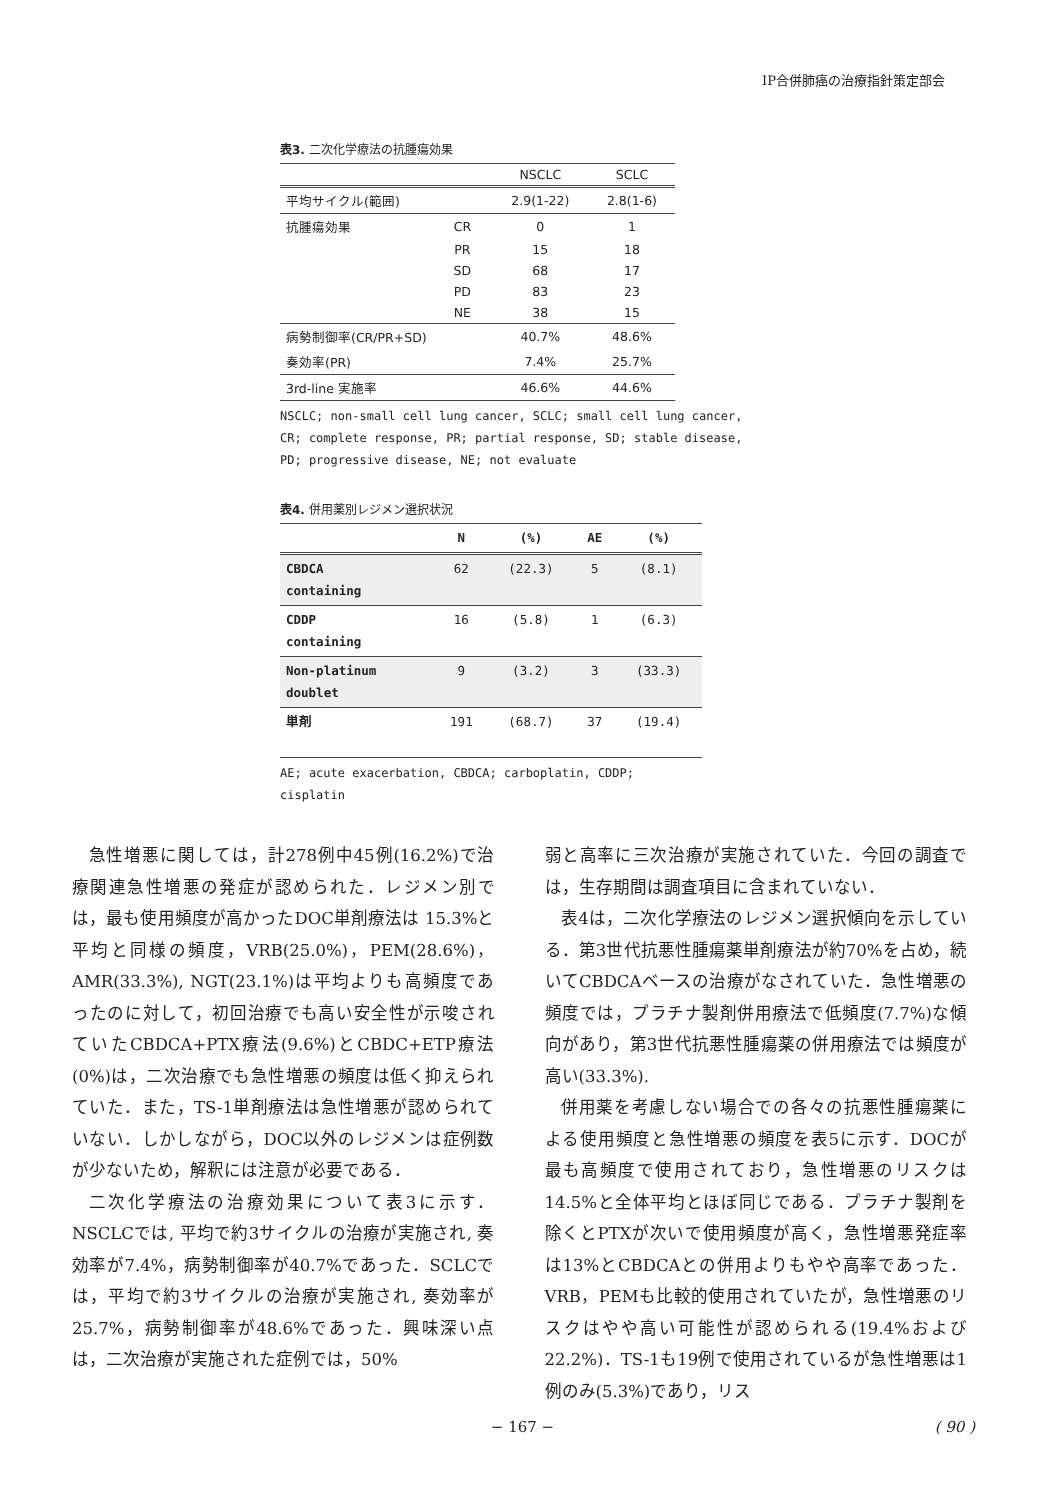IP合併肺癌の治療指針策定部会
表3. 二次化学療法の抗腫瘍効果
| | | NSCLC | SCLC |
| --- | --- | --- | --- |
| 平均サイクル(範囲) | | 2.9(1-22) | 2.8(1-6) |
| 抗腫瘍効果 | CR | 0 | 1 |
| | PR | 15 | 18 |
| | SD | 68 | 17 |
| | PD | 83 | 23 |
| | NE | 38 | 15 |
| 病勢制御率(CR/PR+SD) | | 40.7% | 48.6% |
| 奏効率(PR) | | 7.4% | 25.7% |
| 3rd-line 実施率 | | 46.6% | 44.6% |
NSCLC; non-small cell lung cancer, SCLC; small cell lung cancer,
CR; complete response, PR; partial response, SD; stable disease,
PD; progressive disease, NE; not evaluate
表4. 併用薬別レジメン選択状況
| | N | (%) | AE | (%) |
| --- | --- | --- | --- | --- |
| CBDCA containing | 62 | (22.3) | 5 | (8.1) |
| CDDP containing | 16 | (5.8) | 1 | (6.3) |
| Non-platinum doublet | 9 | (3.2) | 3 | (33.3) |
| 単剤 | 191 | (68.7) | 37 | (19.4) |
AE; acute exacerbation, CBDCA; carboplatin, CDDP; cisplatin
急性増悪に関しては，計278例中45例(16.2%)で治療関連急性増悪の発症が認められた．レジメン別では，最も使用頻度が高かったDOC単剤療法は 15.3%と平均と同様の頻度，VRB(25.0%)，PEM(28.6%)，AMR(33.3%), NGT(23.1%)は平均よりも高頻度であったのに対して，初回治療でも高い安全性が示唆されていたCBDCA+PTX療法(9.6%)とCBDC+ETP療法(0%)は，二次治療でも急性増悪の頻度は低く抑えられていた．また，TS-1単剤療法は急性増悪が認められていない．しかしながら，DOC以外のレジメンは症例数が少ないため，解釈には注意が必要である．
二次化学療法の治療効果について表3に示す．NSCLCでは, 平均で約3サイクルの治療が実施され, 奏効率が7.4%，病勢制御率が40.7%であった．SCLCでは，平均で約3サイクルの治療が実施され, 奏効率が25.7%，病勢制御率が48.6%であった．興味深い点は，二次治療が実施された症例では，50%
弱と高率に三次治療が実施されていた．今回の調査では，生存期間は調査項目に含まれていない．
表4は，二次化学療法のレジメン選択傾向を示している．第3世代抗悪性腫瘍薬単剤療法が約70%を占め，続いてCBDCAベースの治療がなされていた．急性増悪の頻度では，プラチナ製剤併用療法で低頻度(7.7%)な傾向があり，第3世代抗悪性腫瘍薬の併用療法では頻度が高い(33.3%).
併用薬を考慮しない場合での各々の抗悪性腫瘍薬による使用頻度と急性増悪の頻度を表5に示す．DOCが最も高頻度で使用されており，急性増悪のリスクは14.5%と全体平均とほぼ同じである．プラチナ製剤を除くとPTXが次いで使用頻度が高く，急性増悪発症率は13%とCBDCAとの併用よりもやや高率であった．VRB，PEMも比較的使用されていたが，急性増悪のリスクはやや高い可能性が認められる(19.4%および22.2%)．TS-1も19例で使用されているが急性増悪は1例のみ(5.3%)であり，リス
− 167 − ( 90 )